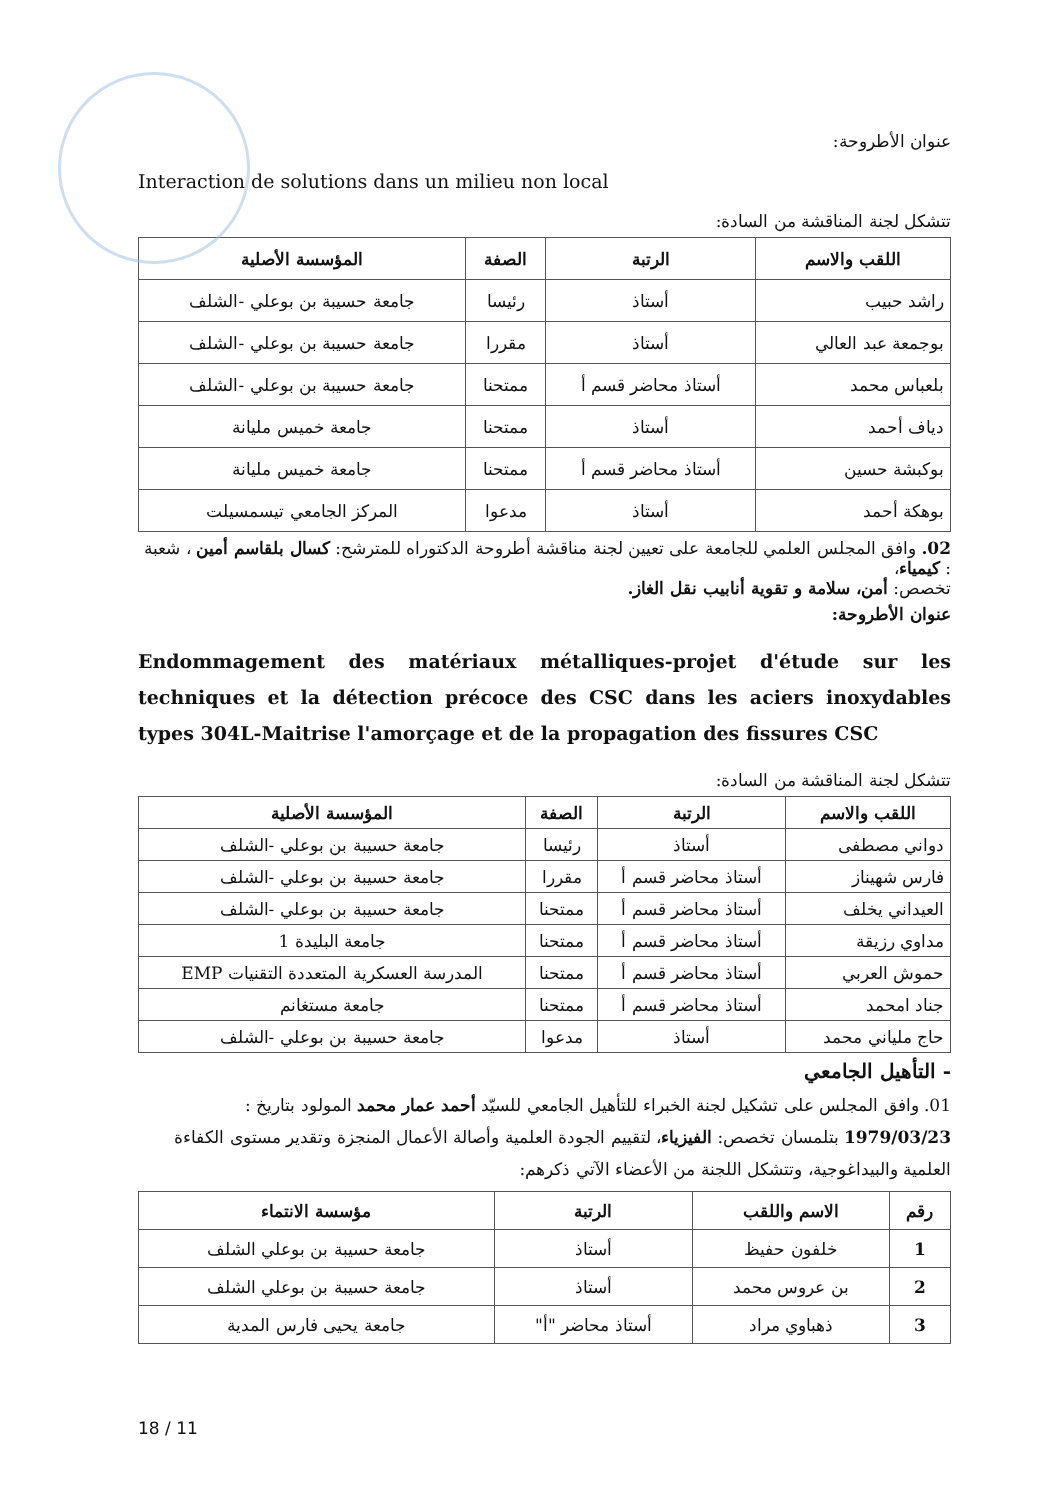عنوان الأطروحة:
Interaction de solutions dans un milieu non local
تتشكل لجنة المناقشة من السادة:
| اللقب والاسم | الرتبة | الصفة | المؤسسة الأصلية |
| --- | --- | --- | --- |
| راشد حبيب | أستاذ | رئيسا | جامعة حسيبة بن بوعلي -الشلف |
| بوجمعة عبد العالي | أستاذ | مقررا | جامعة حسيبة بن بوعلي -الشلف |
| بلعباس محمد | أستاذ محاضر قسم أ | ممتحنا | جامعة حسيبة بن بوعلي -الشلف |
| دياف أحمد | أستاذ | ممتحنا | جامعة خميس مليانة |
| بوكبشة حسين | أستاذ محاضر قسم أ | ممتحنا | جامعة خميس مليانة |
| بوهكة أحمد | أستاذ | مدعوا | المركز الجامعي تيسمسيلت |
02. وافق المجلس العلمي للجامعة على تعيين لجنة مناقشة أطروحة الدكتوراه للمترشح: كسال بلقاسم أمين ، شعبة : كيمياء،
تخصص: أمن، سلامة و تقوية أنابيب نقل الغاز.
عنوان الأطروحة:
Endommagement des matériaux métalliques-projet d'étude sur les techniques et la détection précoce des CSC dans les aciers inoxydables types 304L-Maitrise l'amorçage et de la propagation des fissures CSC
تتشكل لجنة المناقشة من السادة:
| اللقب والاسم | الرتبة | الصفة | المؤسسة الأصلية |
| --- | --- | --- | --- |
| دواني مصطفى | أستاذ | رئيسا | جامعة حسيبة بن بوعلي -الشلف |
| فارس شهيناز | أستاذ محاضر قسم أ | مقررا | جامعة حسيبة بن بوعلي -الشلف |
| العيداني يخلف | أستاذ محاضر قسم أ | ممتحنا | جامعة حسيبة بن بوعلي -الشلف |
| مداوي رزيقة | أستاذ محاضر قسم أ | ممتحنا | جامعة البليدة 1 |
| حموش العربي | أستاذ محاضر قسم أ | ممتحنا | المدرسة العسكرية المتعددة التقنيات EMP |
| جناد امحمد | أستاذ محاضر قسم أ | ممتحنا | جامعة مستغانم |
| حاج ملياني محمد | أستاذ | مدعوا | جامعة حسيبة بن بوعلي -الشلف |
- التأهيل الجامعي
01. وافق المجلس على تشكيل لجنة الخبراء للتأهيل الجامعي للسيّد أحمد عمار محمد المولود بتاريخ : 1979/03/23 بتلمسان تخصص: الفيزياء، لتقييم الجودة العلمية وأصالة الأعمال المنجزة وتقدير مستوى الكفاءة العلمية والبيداغوجية، وتتشكل اللجنة من الأعضاء الآتي ذكرهم:
| رقم | الاسم واللقب | الرتبة | مؤسسة الانتماء |
| --- | --- | --- | --- |
| 1 | خلفون حفيظ | أستاذ | جامعة حسيبة بن بوعلي الشلف |
| 2 | بن عروس محمد | أستاذ | جامعة حسيبة بن بوعلي الشلف |
| 3 | ذهباوي مراد | أستاذ محاضر "أ" | جامعة يحيى فارس المدية |
18 / 11